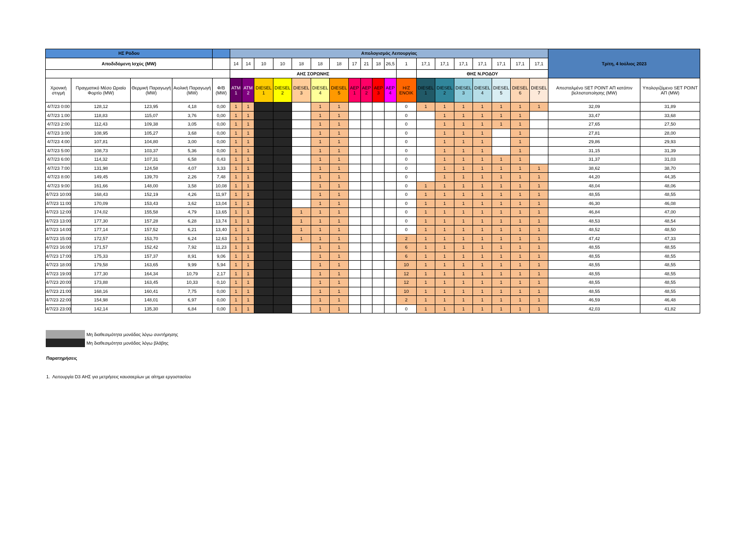| ΗΣ Ρόδου | | | | | Απολογισμός Λειτουργίας | | | | | | | | | | | | | | | | | | | Τρίτη, 4 Ιούλιος 2023 | |
| Αποδιδόμενη Ισχύς (MW) | | | | | 14 | 14 | 10 | 10 | 18 | 18 | 18 | 17 | 21 | 18 | 26,5 | 1 | 17,1 | 17,1 | 17,1 | 17,1 | 17,1 | 17,1 | 17,1 | | |
| | | | | | ΑΗΣ ΣΟΡΩΝΗΣ | | | | | | | | | | | | ΘΗΣ Ν.ΡΟΔΟΥ | | | | | | | | |
| Χρονική στιγμή | Πραγματικό Μέσο Ωριαίο Φορτίο (MW) | Θερμική Παραγωγή (MW) | Αιολική Παραγωγή (MW) | Φ/Β (MW) | ATM 1 | ATM 2 | DIESEL 1 | DIESEL 2 | DIESEL 3 | DIESEL 4 | DIESEL 5 | ΑΕΡ 1 | ΑΕΡ 2 | ΑΕΡ 3 | ΑΕΡ 4 | Η/Ζ ΕΝΟΙΚ | DIESEL 1 | DIESEL 2 | DIESEL 3 | DIESEL 4 | DIESEL 5 | DIESEL 6 | DIESEL 7 | Απεσταλμένο SET POINT ΑΠ κατόπιν βελτιστοποίησης (MW) | Υπολογιζόμενο SET POINT ΑΠ (MW) |
| 4/7/23 0:00 | 128,12 | 123,95 | 4,18 | 0,00 | 1 | 1 | | | | 1 | 1 | | | | | 0 | 1 | 1 | 1 | 1 | 1 | 1 | 1 | 32,09 | 31,89 |
| 4/7/23 1:00 | 118,83 | 115,07 | 3,76 | 0,00 | 1 | 1 | | | | 1 | 1 | | | | | 0 | | 1 | 1 | 1 | 1 | 1 | | 33,47 | 33,68 |
| 4/7/23 2:00 | 112,43 | 109,38 | 3,05 | 0,00 | 1 | 1 | | | | 1 | 1 | | | | | 0 | | 1 | 1 | 1 | 1 | 1 | | 27,65 | 27,50 |
| 4/7/23 3:00 | 108,95 | 105,27 | 3,68 | 0,00 | 1 | 1 | | | | 1 | 1 | | | | | 0 | | 1 | 1 | 1 | | 1 | | 27,81 | 28,00 |
| 4/7/23 4:00 | 107,81 | 104,80 | 3,00 | 0,00 | 1 | 1 | | | | 1 | 1 | | | | | 0 | | 1 | 1 | 1 | | 1 | | 29,86 | 29,93 |
| 4/7/23 5:00 | 108,73 | 103,37 | 5,36 | 0,00 | 1 | 1 | | | | 1 | 1 | | | | | 0 | | 1 | 1 | 1 | | 1 | | 31,15 | 31,39 |
| 4/7/23 6:00 | 114,32 | 107,31 | 6,58 | 0,43 | 1 | 1 | | | | 1 | 1 | | | | | 0 | | 1 | 1 | 1 | 1 | 1 | | 31,37 | 31,03 |
| 4/7/23 7:00 | 131,98 | 124,58 | 4,07 | 3,33 | 1 | 1 | | | | 1 | 1 | | | | | 0 | | 1 | 1 | 1 | 1 | 1 | 1 | 38,62 | 38,70 |
| 4/7/23 8:00 | 149,45 | 139,70 | 2,26 | 7,48 | 1 | 1 | | | | 1 | 1 | | | | | 0 | | 1 | 1 | 1 | 1 | 1 | 1 | 44,20 | 44,35 |
| 4/7/23 9:00 | 161,66 | 148,00 | 3,58 | 10,08 | 1 | 1 | | | | 1 | 1 | | | | | 0 | 1 | 1 | 1 | 1 | 1 | 1 | 1 | 48,04 | 48,06 |
| 4/7/23 10:00 | 168,43 | 152,19 | 4,26 | 11,97 | 1 | 1 | | | | 1 | 1 | | | | | 0 | 1 | 1 | 1 | 1 | 1 | 1 | 1 | 48,55 | 48,55 |
| 4/7/23 11:00 | 170,09 | 153,43 | 3,62 | 13,04 | 1 | 1 | | | | 1 | 1 | | | | | 0 | 1 | 1 | 1 | 1 | 1 | 1 | 1 | 46,30 | 46,08 |
| 4/7/23 12:00 | 174,02 | 155,58 | 4,79 | 13,65 | 1 | 1 | | | 1 | 1 | 1 | | | | | 0 | 1 | 1 | 1 | 1 | 1 | 1 | 1 | 46,84 | 47,00 |
| 4/7/23 13:00 | 177,30 | 157,28 | 6,28 | 13,74 | 1 | 1 | | | 1 | 1 | 1 | | | | | 0 | 1 | 1 | 1 | 1 | 1 | 1 | 1 | 48,53 | 48,54 |
| 4/7/23 14:00 | 177,14 | 157,52 | 6,21 | 13,40 | 1 | 1 | | | 1 | 1 | 1 | | | | | 0 | 1 | 1 | 1 | 1 | 1 | 1 | 1 | 48,52 | 48,50 |
| 4/7/23 15:00 | 172,57 | 153,70 | 6,24 | 12,63 | 1 | 1 | | | 1 | 1 | 1 | | | | | 2 | 1 | 1 | 1 | 1 | 1 | 1 | 1 | 47,42 | 47,33 |
| 4/7/23 16:00 | 171,57 | 152,42 | 7,92 | 11,23 | 1 | 1 | | | | 1 | 1 | | | | | 6 | 1 | 1 | 1 | 1 | 1 | 1 | 1 | 48,55 | 48,55 |
| 4/7/23 17:00 | 175,33 | 157,37 | 8,91 | 9,06 | 1 | 1 | | | | 1 | 1 | | | | | 6 | 1 | 1 | 1 | 1 | 1 | 1 | 1 | 48,55 | 48,55 |
| 4/7/23 18:00 | 179,58 | 163,65 | 9,99 | 5,94 | 1 | 1 | | | | 1 | 1 | | | | | 10 | 1 | 1 | 1 | 1 | 1 | 1 | 1 | 48,55 | 48,55 |
| 4/7/23 19:00 | 177,30 | 164,34 | 10,79 | 2,17 | 1 | 1 | | | | 1 | 1 | | | | | 12 | 1 | 1 | 1 | 1 | 1 | 1 | 1 | 48,55 | 48,55 |
| 4/7/23 20:00 | 173,88 | 163,45 | 10,33 | 0,10 | 1 | 1 | | | | 1 | 1 | | | | | 12 | 1 | 1 | 1 | 1 | 1 | 1 | 1 | 48,55 | 48,55 |
| 4/7/23 21:00 | 168,16 | 160,41 | 7,75 | 0,00 | 1 | 1 | | | | 1 | 1 | | | | | 10 | 1 | 1 | 1 | 1 | 1 | 1 | 1 | 48,55 | 48,55 |
| 4/7/23 22:00 | 154,98 | 148,01 | 6,97 | 0,00 | 1 | 1 | | | | 1 | 1 | | | | | 2 | 1 | 1 | 1 | 1 | 1 | 1 | 1 | 46,59 | 46,48 |
| 4/7/23 23:00 | 142,14 | 135,30 | 6,84 | 0,00 | 1 | 1 | | | | 1 | 1 | | | | | 0 | 1 | 1 | 1 | 1 | 1 | 1 | 1 | 42,03 | 41,82 |
Μη διαθεσιμότητα μονάδας λόγω συντήρησης
Μη διαθεσιμότητα μονάδας λόγω βλάβης
Παρατηρήσεις
1. Λειτουργία D3 ΑΗΣ για μετρήσεις καυσαερίων με αίτημα εργοστασίου